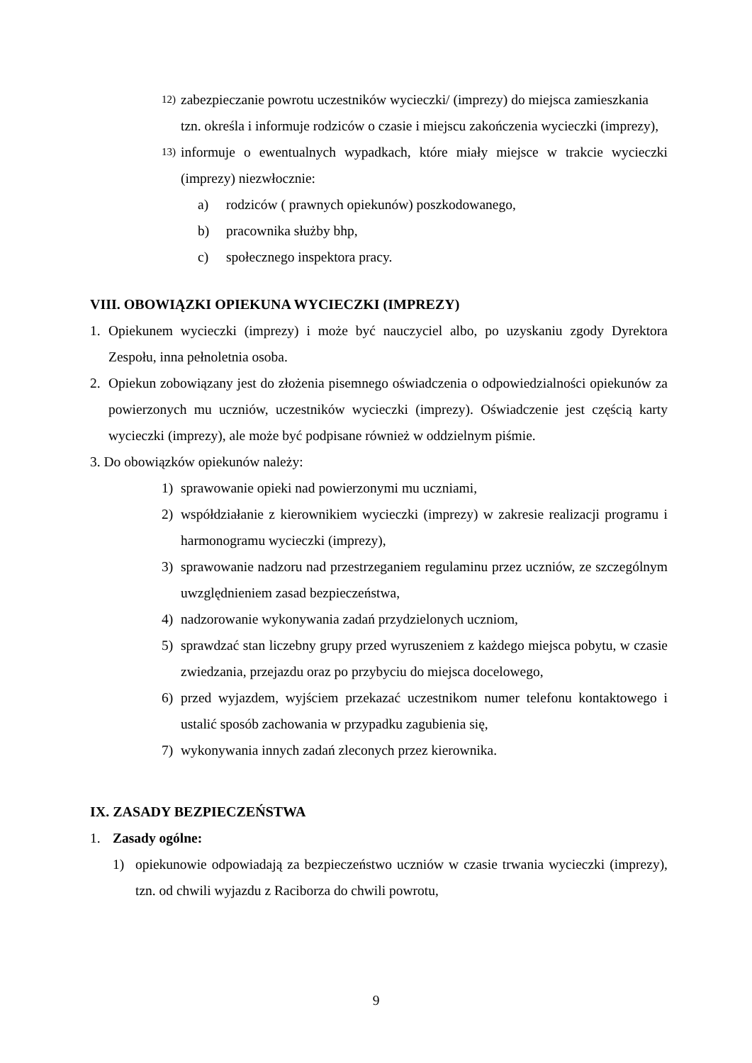12) zabezpieczanie powrotu uczestników wycieczki/ (imprezy) do miejsca zamieszkania tzn. określa i informuje rodziców o czasie i miejscu zakończenia wycieczki (imprezy),
13) informuje o ewentualnych wypadkach, które miały miejsce w trakcie wycieczki (imprezy) niezwłocznie:
a) rodziców ( prawnych opiekunów) poszkodowanego,
b) pracownika służby bhp,
c) społecznego inspektora pracy.
VIII. OBOWIĄZKI OPIEKUNA WYCIECZKI (IMPREZY)
1. Opiekunem wycieczki (imprezy) i może być nauczyciel albo, po uzyskaniu zgody Dyrektora Zespołu, inna pełnoletnia osoba.
2. Opiekun zobowiązany jest do złożenia pisemnego oświadczenia o odpowiedzialności opiekunów za powierzonych mu uczniów, uczestników wycieczki (imprezy). Oświadczenie jest częścią karty wycieczki (imprezy), ale może być podpisane również w oddzielnym piśmie.
3. Do obowiązków opiekunów należy:
1) sprawowanie opieki nad powierzonymi mu uczniami,
2) współdziałanie z kierownikiem wycieczki (imprezy) w zakresie realizacji programu i harmonogramu wycieczki (imprezy),
3) sprawowanie nadzoru nad przestrzeganiem regulaminu przez uczniów, ze szczególnym uwzględnieniem zasad bezpieczeństwa,
4) nadzorowanie wykonywania zadań przydzielonych uczniom,
5) sprawdzać stan liczebny grupy przed wyruszeniem z każdego miejsca pobytu, w czasie zwiedzania, przejazdu oraz po przybyciu do miejsca docelowego,
6) przed wyjazdem, wyjściem przekazać uczestnikom numer telefonu kontaktowego i ustalić sposób zachowania w przypadku zagubienia się,
7) wykonywania innych zadań zleconych przez kierownika.
IX. ZASADY BEZPIECZEŃSTWA
1. Zasady ogólne:
1) opiekunowie odpowiadają za bezpieczeństwo uczniów w czasie trwania wycieczki (imprezy), tzn. od chwili wyjazdu z Raciborza do chwili powrotu,
9